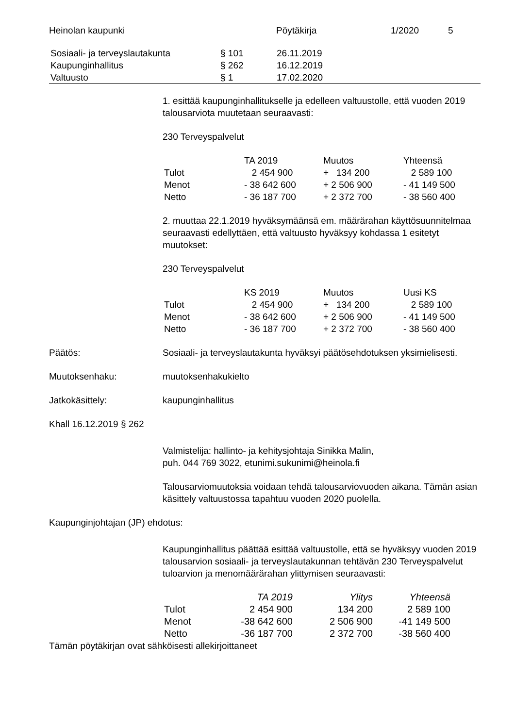Heinolan kaupunki Pöytäkirja 1/2020 5
| Sosiaali- ja terveyslautakunta | § 101 | 26.11.2019 |
| Kaupunginhallitus | § 262 | 16.12.2019 |
| Valtuusto | § 1 | 17.02.2020 |
1. esittää kaupunginhallitukselle ja edelleen valtuustolle, että vuoden 2019 talousarviota muutetaan seuraavasti:
230 Terveyspalvelut
| | TA 2019 | Muutos | Yhteensä |
| --- | --- | --- | --- |
| Tulot | 2 454 900 | + 134 200 | 2 589 100 |
| Menot | - 38 642 600 | + 2 506 900 | - 41 149 500 |
| Netto | - 36 187 700 | + 2 372 700 | - 38 560 400 |
2. muuttaa 22.1.2019 hyväksymäänsä em. määrärahan käyttösuunnitelmaa seuraavasti edellyttäen, että valtuusto hyväksyy kohdassa 1 esitetyt muutokset:
230 Terveyspalvelut
| | KS 2019 | Muutos | Uusi KS |
| --- | --- | --- | --- |
| Tulot | 2 454 900 | + 134 200 | 2 589 100 |
| Menot | - 38 642 600 | + 2 506 900 | - 41 149 500 |
| Netto | - 36 187 700 | + 2 372 700 | - 38 560 400 |
Päätös: Sosiaali- ja terveyslautakunta hyväksyi päätösehdotuksen yksimielisesti.
Muutoksenhaku: muutoksenhakukielto
Jatkokäsittely: kaupunginhallitus
Khall 16.12.2019 § 262
Valmistelija: hallinto- ja kehitysjohtaja Sinikka Malin,
puh. 044 769 3022, etunimi.sukunimi@heinola.fi
Talousarviomuutoksia voidaan tehdä talousarviovuoden aikana. Tämän asian käsittely valtuustossa tapahtuu vuoden 2020 puolella.
Kaupunginjohtajan (JP) ehdotus:
Kaupunginhallitus päättää esittää valtuustolle, että se hyväksyy vuoden 2019 talousarvion sosiaali- ja terveyslautakunnan tehtävän 230 Terveyspalvelut tuloarvion ja menomäärärahan ylittymisen seuraavasti:
| | TA 2019 | Ylitys | Yhteensä |
| --- | --- | --- | --- |
| Tulot | 2 454 900 | 134 200 | 2 589 100 |
| Menot | -38 642 600 | 2 506 900 | -41 149 500 |
| Netto | -36 187 700 | 2 372 700 | -38 560 400 |
Tämän pöytäkirjan ovat sähköisesti allekirjoittaneet